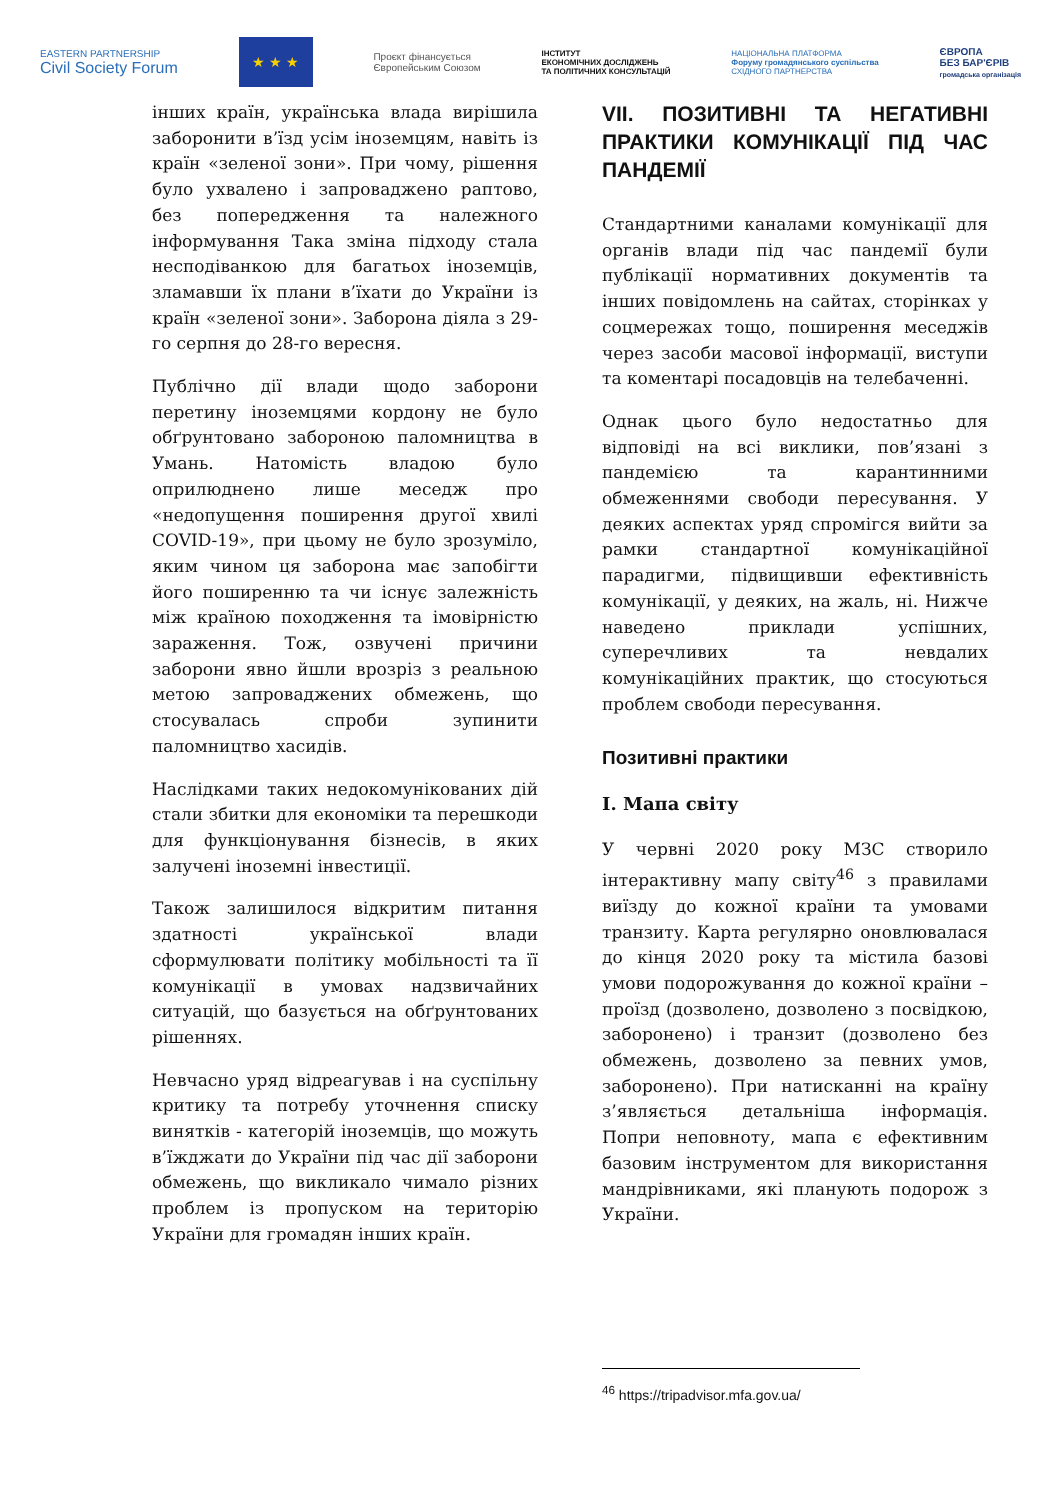EASTERN PARTNERSHIP
Civil Society Forum
★ ★ ★
Проєкт фінансується
Європейським Союзом
ІНСТИТУТ
ЕКОНОМІЧНИХ ДОСЛІДЖЕНЬ
ТА ПОЛІТИЧНИХ КОНСУЛЬТАЦІЙ
НАЦІОНАЛЬНА ПЛАТФОРМА
Форуму громадянського суспільства
СХІДНОГО ПАРТНЕРСТВА
ЄВРОПА
БЕЗ БАР'ЄРІВ
громадська організація
інших країн, українська влада вирішила заборонити в’їзд усім іноземцям, навіть із країн «зеленої зони». При чому, рішення було ухвалено і запроваджено раптово, без попередження та належного інформування Така зміна підходу стала несподіванкою для багатьох іноземців, зламавши їх плани в’їхати до України із країн «зеленої зони». Заборона діяла з 29-го серпня до 28-го вересня.
Публічно дії влади щодо заборони перетину іноземцями кордону не було обґрунтовано забороною паломництва в Умань. Натомість владою було оприлюднено лише меседж про «недопущення поширення другої хвилі COVID-19», при цьому не було зрозуміло, яким чином ця заборона має запобігти його поширенню та чи існує залежність між країною походження та імовірністю зараження. Тож, озвучені причини заборони явно йшли врозріз з реальною метою запроваджених обмежень, що стосувалась спроби зупинити паломництво хасидів.
Наслідками таких недокомунікованих дій стали збитки для економіки та перешкоди для функціонування бізнесів, в яких залучені іноземні інвестиції.
Також залишилося відкритим питання здатності української влади сформулювати політику мобільності та її комунікації в умовах надзвичайних ситуацій, що базується на обґрунтованих рішеннях.
Невчасно уряд відреагував і на суспільну критику та потребу уточнення списку винятків - категорій іноземців, що можуть в’їжджати до України під час дії заборони обмежень, що викликало чимало різних проблем із пропуском на територію України для громадян інших країн.
VII. ПОЗИТИВНІ ТА НЕГАТИВНІ ПРАКТИКИ КОМУНІКАЦІЇ ПІД ЧАС ПАНДЕМІЇ
Стандартними каналами комунікації для органів влади під час пандемії були публікації нормативних документів та інших повідомлень на сайтах, сторінках у соцмережах тощо, поширення меседжів через засоби масової інформації, виступи та коментарі посадовців на телебаченні.
Однак цього було недостатньо для відповіді на всі виклики, пов’язані з пандемією та карантинними обмеженнями свободи пересування. У деяких аспектах уряд спромігся вийти за рамки стандартної комунікаційної парадигми, підвищивши ефективність комунікації, у деяких, на жаль, ні. Нижче наведено приклади успішних, суперечливих та невдалих комунікаційних практик, що стосуються проблем свободи пересування.
Позитивні практики
I. Мапа світу
У червні 2020 року МЗС створило інтерактивну мапу світу<sup>46</sup> з правилами виїзду до кожної країни та умовами транзиту. Карта регулярно оновлювалася до кінця 2020 року та містила базові умови подорожування до кожної країни – проїзд (дозволено, дозволено з посвідкою, заборонено) і транзит (дозволено без обмежень, дозволено за певних умов, заборонено). При натисканні на країну з’являється детальніша інформація. Попри неповноту, мапа є ефективним базовим інструментом для використання мандрівниками, які планують подорож з України.
<sup>46</sup> https://tripadvisor.mfa.gov.ua/